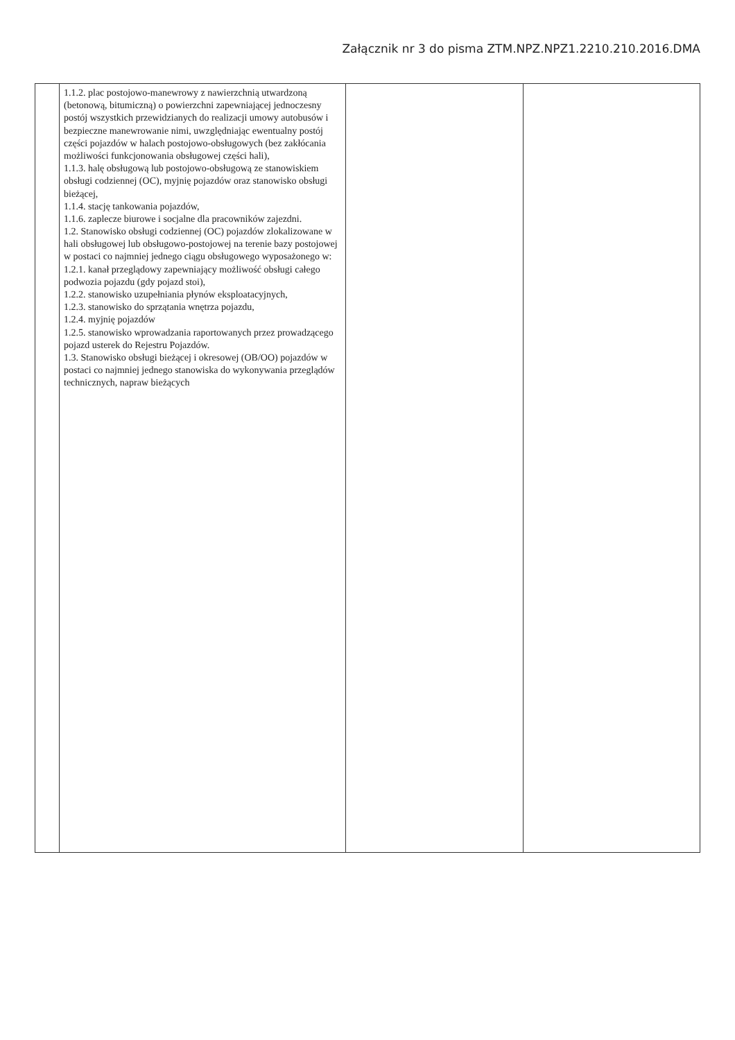Załącznik nr 3 do pisma ZTM.NPZ.NPZ1.2210.210.2016.DMA
| | 1.1.2. plac postojowo-manewrowy z nawierzchnią utwardzoną (betonową, bitumiczną) o powierzchni zapewniającej jednoczesny postój wszystkich przewidzianych do realizacji umowy autobusów i bezpieczne manewrowanie nimi, uwzględniając ewentualny postój części pojazdów w halach postojowo-obsługowych (bez zakłócania możliwości funkcjonowania obsługowej części hali), 1.1.3. halę obsługową lub postojowo-obsługową ze stanowiskiem obsługi codziennej (OC), myjnię pojazdów oraz stanowisko obsługi bieżącej, 1.1.4. stację tankowania pojazdów, 1.1.6. zaplecze biurowe i socjalne dla pracowników zajezdni. 1.2. Stanowisko obsługi codziennej (OC) pojazdów zlokalizowane w hali obsługowej lub obsługowo-postojowej na terenie bazy postojowej w postaci co najmniej jednego ciągu obsługowego wyposażonego w: 1.2.1. kanał przeglądowy zapewniający możliwość obsługi całego podwozia pojazdu (gdy pojazd stoi), 1.2.2. stanowisko uzupełniania płynów eksploatacyjnych, 1.2.3. stanowisko do sprzątania wnętrza pojazdu, 1.2.4. myjnię pojazdów 1.2.5. stanowisko wprowadzania raportowanych przez prowadzącego pojazd usterek do Rejestru Pojazdów. 1.3. Stanowisko obsługi bieżącej i okresowej (OB/OO) pojazdów w postaci co najmniej jednego stanowiska do wykonywania przeglądów technicznych, napraw bieżących | | |